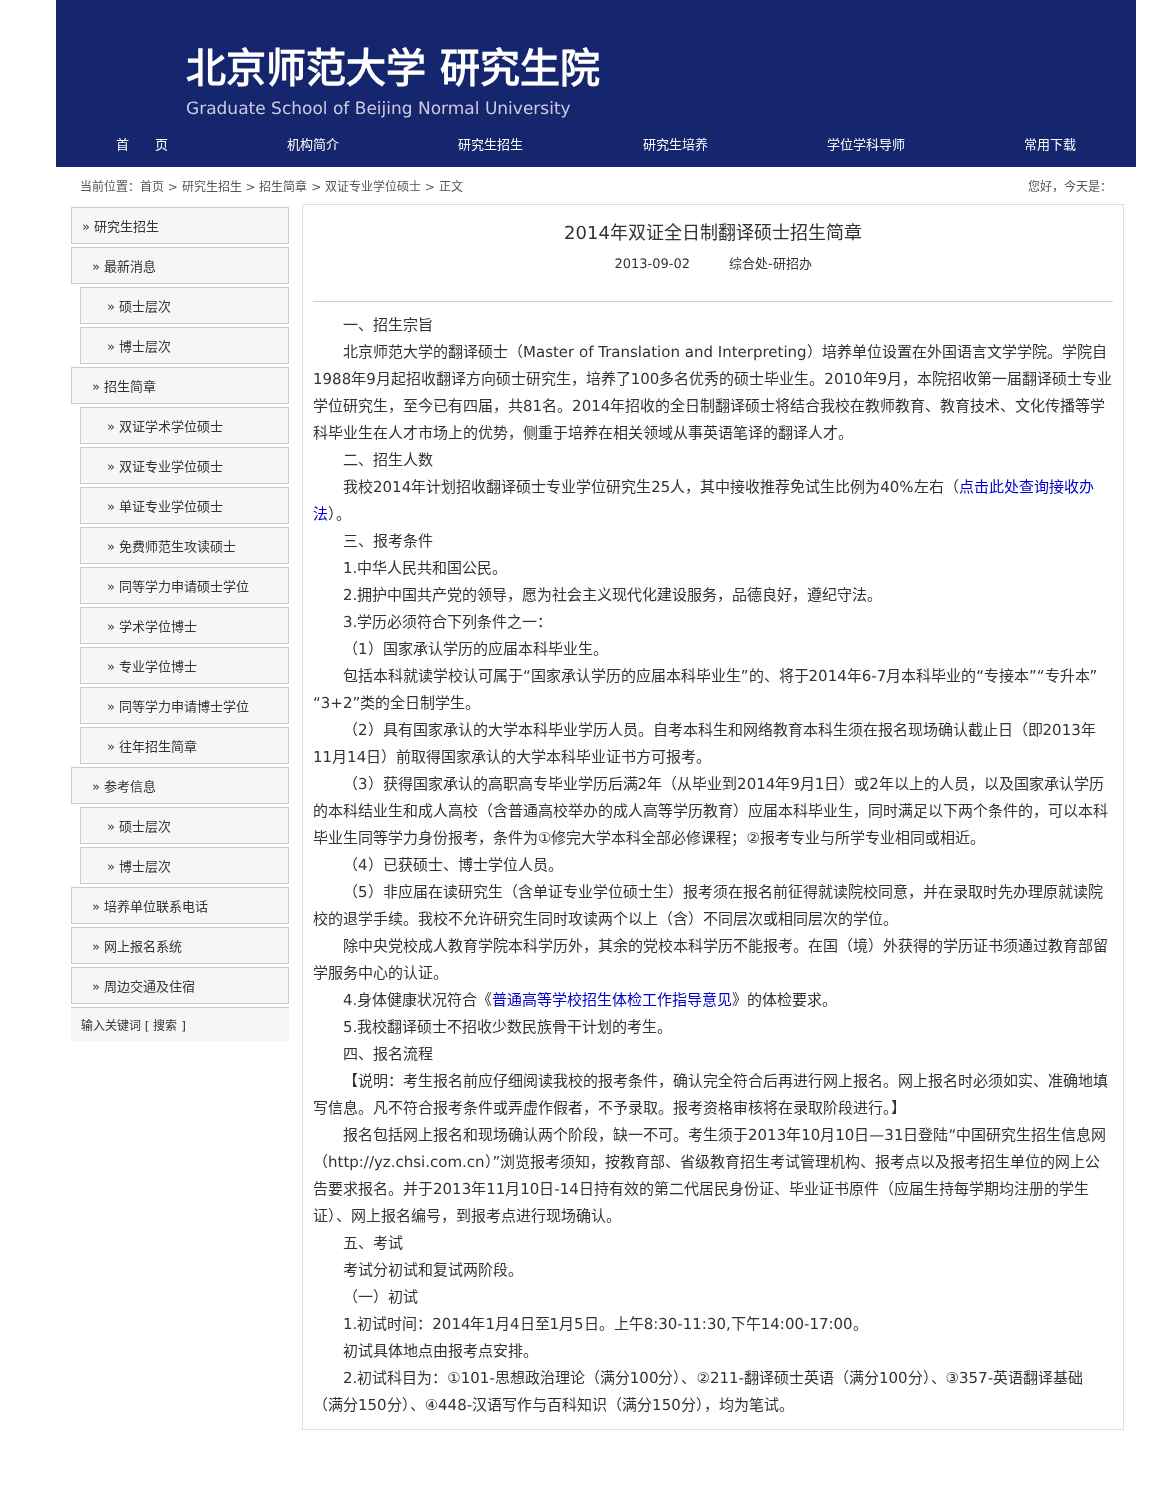北京师范大学 研究生院
Graduate School of Beijing Normal University
首　　页 机构简介 研究生招生 研究生培养 学位学科导师 常用下载
当前位置：首页 > 研究生招生 > 招生简章 > 双证专业学位硕士 > 正文 您好，今天是：
» 研究生招生
» 最新消息
» 硕士层次
» 博士层次
» 招生简章
» 双证学术学位硕士
» 双证专业学位硕士
» 单证专业学位硕士
» 免费师范生攻读硕士
» 同等学力申请硕士学位
» 学术学位博士
» 专业学位博士
» 同等学力申请博士学位
» 往年招生简章
» 参考信息
» 硕士层次
» 博士层次
» 培养单位联系电话
» 网上报名系统
» 周边交通及住宿
输入关键词 [ 搜索 ]
2014年双证全日制翻译硕士招生简章
2013-09-02　　　综合处-研招办
一、招生宗旨
北京师范大学的翻译硕士（Master of Translation and Interpreting）培养单位设置在外国语言文学学院。学院自1988年9月起招收翻译方向硕士研究生，培养了100多名优秀的硕士毕业生。2010年9月，本院招收第一届翻译硕士专业学位研究生，至今已有四届，共81名。2014年招收的全日制翻译硕士将结合我校在教师教育、教育技术、文化传播等学科毕业生在人才市场上的优势，侧重于培养在相关领域从事英语笔译的翻译人才。
二、招生人数
我校2014年计划招收翻译硕士专业学位研究生25人，其中接收推荐免试生比例为40%左右（点击此处查询接收办法）。
三、报考条件
1.中华人民共和国公民。
2.拥护中国共产党的领导，愿为社会主义现代化建设服务，品德良好，遵纪守法。
3.学历必须符合下列条件之一：
（1）国家承认学历的应届本科毕业生。
包括本科就读学校认可属于“国家承认学历的应届本科毕业生”的、将于2014年6-7月本科毕业的“专接本”“专升本”“3+2”类的全日制学生。
（2）具有国家承认的大学本科毕业学历人员。自考本科生和网络教育本科生须在报名现场确认截止日（即2013年11月14日）前取得国家承认的大学本科毕业证书方可报考。
（3）获得国家承认的高职高专毕业学历后满2年（从毕业到2014年9月1日）或2年以上的人员，以及国家承认学历的本科结业生和成人高校（含普通高校举办的成人高等学历教育）应届本科毕业生，同时满足以下两个条件的，可以本科毕业生同等学力身份报考，条件为①修完大学本科全部必修课程；②报考专业与所学专业相同或相近。
（4）已获硕士、博士学位人员。
（5）非应届在读研究生（含单证专业学位硕士生）报考须在报名前征得就读院校同意，并在录取时先办理原就读院校的退学手续。我校不允许研究生同时攻读两个以上（含）不同层次或相同层次的学位。
除中央党校成人教育学院本科学历外，其余的党校本科学历不能报考。在国（境）外获得的学历证书须通过教育部留学服务中心的认证。
4.身体健康状况符合《普通高等学校招生体检工作指导意见》的体检要求。
5.我校翻译硕士不招收少数民族骨干计划的考生。
四、报名流程
【说明：考生报名前应仔细阅读我校的报考条件，确认完全符合后再进行网上报名。网上报名时必须如实、准确地填写信息。凡不符合报考条件或弄虚作假者，不予录取。报考资格审核将在录取阶段进行。】
报名包括网上报名和现场确认两个阶段，缺一不可。考生须于2013年10月10日—31日登陆“中国研究生招生信息网（http://yz.chsi.com.cn）”浏览报考须知，按教育部、省级教育招生考试管理机构、报考点以及报考招生单位的网上公告要求报名。并于2013年11月10日-14日持有效的第二代居民身份证、毕业证书原件（应届生持每学期均注册的学生证）、网上报名编号，到报考点进行现场确认。
五、考试
考试分初试和复试两阶段。
（一）初试
1.初试时间：2014年1月4日至1月5日。上午8:30-11:30,下午14:00-17:00。
初试具体地点由报考点安排。
2.初试科目为：①101-思想政治理论（满分100分）、②211-翻译硕士英语（满分100分）、③357-英语翻译基础（满分150分）、④448-汉语写作与百科知识（满分150分），均为笔试。